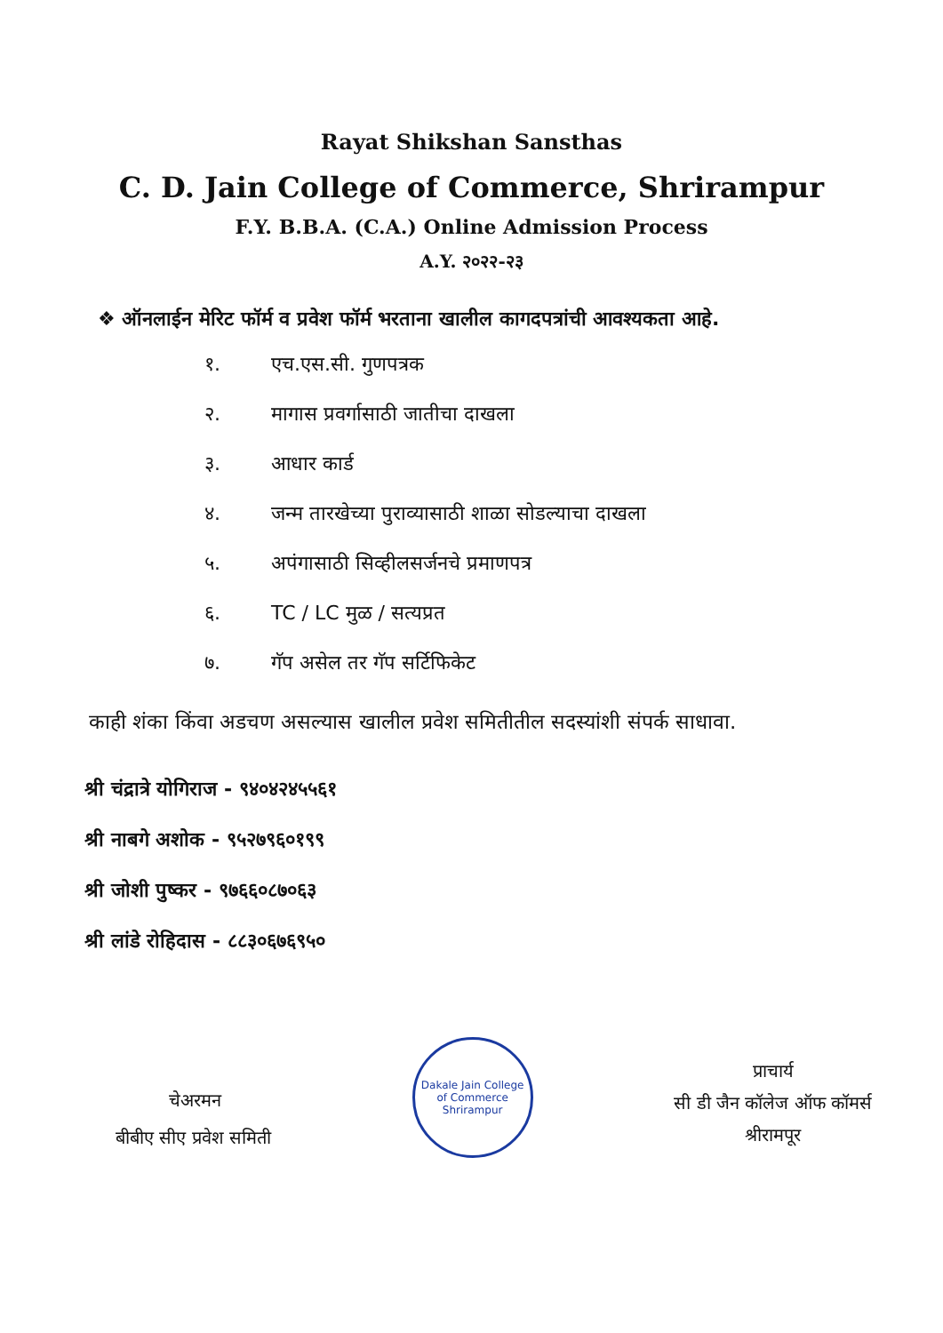Rayat Shikshan Sansthas
C. D. Jain College of Commerce, Shrirampur
F.Y. B.B.A. (C.A.) Online Admission Process
A.Y. २०२२-२३
❖ ऑनलाईन मेरिट फॉर्म व प्रवेश फॉर्म भरताना खालील कागदपत्रांची आवश्यकता आहे.
१. एच.एस.सी. गुणपत्रक
२. मागास प्रवर्गासाठी जातीचा दाखला
३. आधार कार्ड
४. जन्म तारखेच्या पुराव्यासाठी शाळा सोडल्याचा दाखला
५. अपंगासाठी सिव्हीलसर्जनचे प्रमाणपत्र
६. TC / LC मुळ / सत्यप्रत
७. गॅप असेल तर गॅप सर्टिफिकेट
काही शंका किंवा अडचण असल्यास खालील प्रवेश समितीतील सदस्यांशी संपर्क साधावा.
श्री चंद्रात्रे योगिराज - ९४०४२४५५६१
श्री नाबगे अशोक - ९५२७९६०१९९
श्री जोशी पुष्कर - ९७६६०८७०६३
श्री लांडे रोहिदास - ८८३०६७६९५०
चेअरमन
बीबीए सीए प्रवेश समिती
Dakale Jain College of Commerce
Shrirampur
प्राचार्य
सी डी जैन कॉलेज ऑफ कॉमर्स
श्रीरामपूर